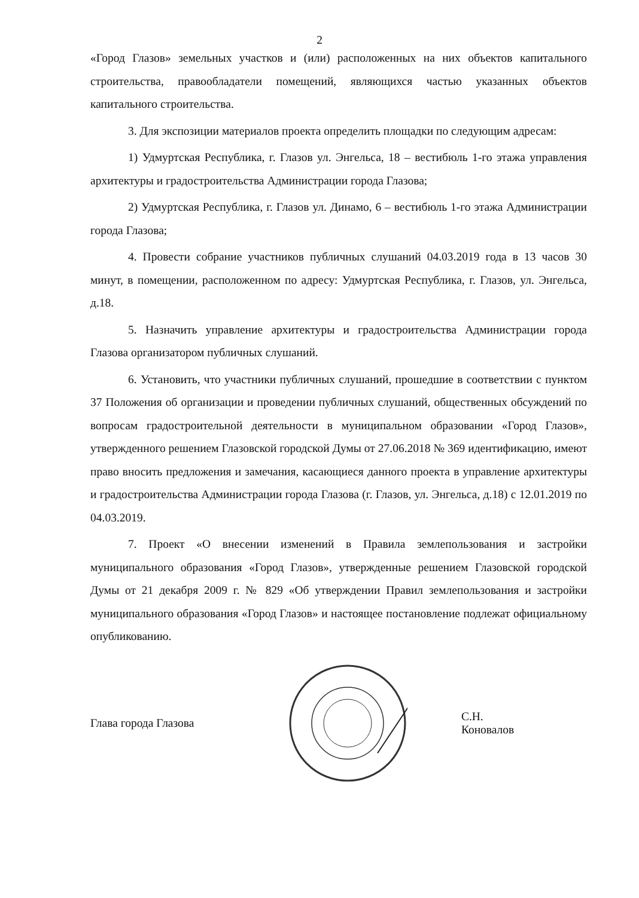2
«Город Глазов» земельных участков и (или) расположенных на них объектов капитального строительства, правообладатели помещений, являющихся частью указанных объектов капитального строительства.
3. Для экспозиции материалов проекта определить площадки по следующим адресам:
1) Удмуртская Республика, г. Глазов ул. Энгельса, 18 – вестибюль 1-го этажа управления архитектуры и градостроительства Администрации города Глазова;
2) Удмуртская Республика, г. Глазов ул. Динамо, 6 – вестибюль 1-го этажа Администрации города Глазова;
4. Провести собрание участников публичных слушаний 04.03.2019 года в 13 часов 30 минут, в помещении, расположенном по адресу: Удмуртская Республика, г. Глазов, ул. Энгельса, д.18.
5. Назначить управление архитектуры и градостроительства Администрации города Глазова организатором публичных слушаний.
6. Установить, что участники публичных слушаний, прошедшие в соответствии с пунктом 37 Положения об организации и проведении публичных слушаний, общественных обсуждений по вопросам градостроительной деятельности в муниципальном образовании «Город Глазов», утвержденного решением Глазовской городской Думы от 27.06.2018 № 369 идентификацию, имеют право вносить предложения и замечания, касающиеся данного проекта в управление архитектуры и градостроительства Администрации города Глазова (г. Глазов, ул. Энгельса, д.18) с 12.01.2019 по 04.03.2019.
7. Проект «О внесении изменений в Правила землепользования и застройки муниципального образования «Город Глазов», утвержденные решением Глазовской городской Думы от 21 декабря 2009 г. № 829 «Об утверждении Правил землепользования и застройки муниципального образования «Город Глазов» и настоящее постановление подлежат официальному опубликованию.
Глава города Глазова С.Н. Коновалов